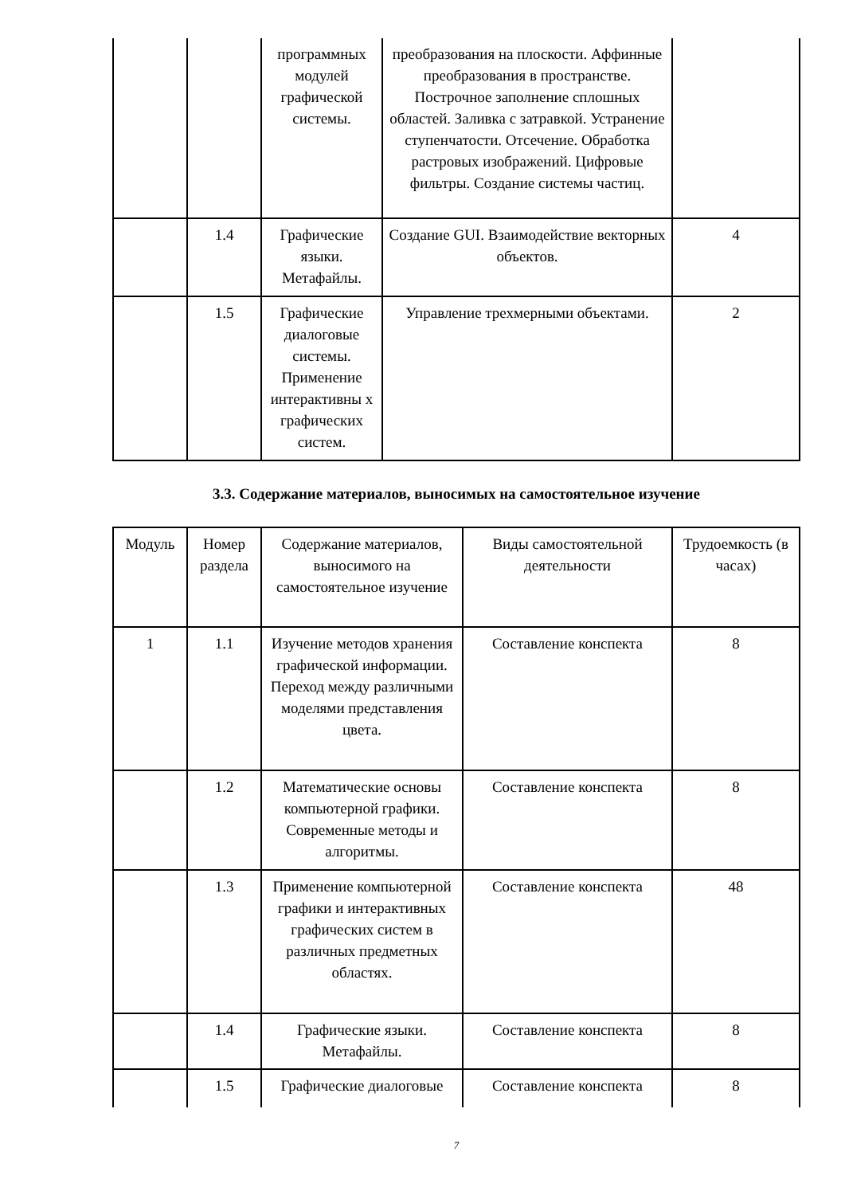| | | программных модулей графической системы. | преобразования на плоскости. Аффинные преобразования в пространстве. Построчное заполнение сплошных областей. Заливка с затравкой. Устранение ступенчатости. Отсечение. Обработка растровых изображений. Цифровые фильтры. Создание системы частиц. | |
| | 1.4 | Графические языки. Метафайлы. | Создание GUI. Взаимодействие векторных объектов. | 4 |
| | 1.5 | Графические диалоговые системы. Применение интерактивны х графических систем. | Управление трехмерными объектами. | 2 |
3.3. Содержание материалов, выносимых на самостоятельное изучение
| Модуль | Номер раздела | Содержание материалов, выносимого на самостоятельное изучение | Виды самостоятельной деятельности | Трудоемкость (в часах) |
| 1 | 1.1 | Изучение методов хранения графической информации. Переход между различными моделями представления цвета. | Составление конспекта | 8 |
| | 1.2 | Математические основы компьютерной графики. Современные методы и алгоритмы. | Составление конспекта | 8 |
| | 1.3 | Применение компьютерной графики и интерактивных графических систем в различных предметных областях. | Составление конспекта | 48 |
| | 1.4 | Графические языки. Метафайлы. | Составление конспекта | 8 |
| | 1.5 | Графические диалоговые | Составление конспекта | 8 |
7